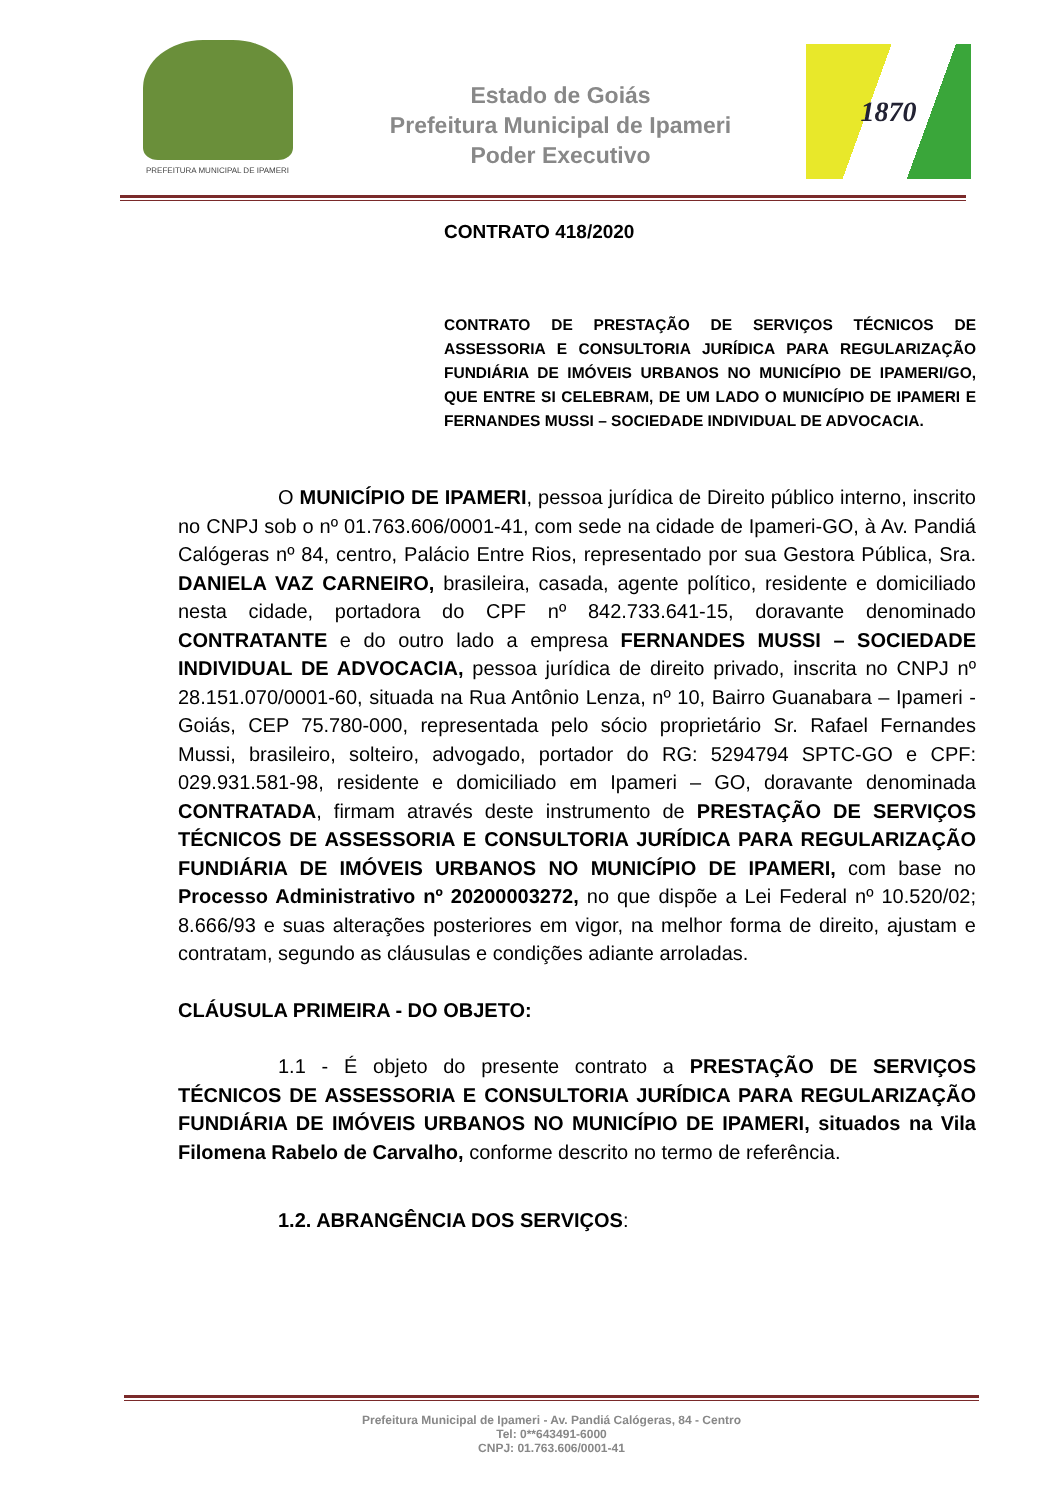PREFEITURA MUNICIPAL DE IPAMERI
Estado de Goiás
Prefeitura Municipal de Ipameri
Poder Executivo
1870
CONTRATO 418/2020
CONTRATO DE PRESTAÇÃO DE SERVIÇOS TÉCNICOS DE ASSESSORIA E CONSULTORIA JURÍDICA PARA REGULARIZAÇÃO FUNDIÁRIA DE IMÓVEIS URBANOS NO MUNICÍPIO DE IPAMERI/GO, QUE ENTRE SI CELEBRAM, DE UM LADO O MUNICÍPIO DE IPAMERI E FERNANDES MUSSI – SOCIEDADE INDIVIDUAL DE ADVOCACIA.
O MUNICÍPIO DE IPAMERI, pessoa jurídica de Direito público interno, inscrito no CNPJ sob o nº 01.763.606/0001-41, com sede na cidade de Ipameri-GO, à Av. Pandiá Calógeras nº 84, centro, Palácio Entre Rios, representado por sua Gestora Pública, Sra. DANIELA VAZ CARNEIRO, brasileira, casada, agente político, residente e domiciliado nesta cidade, portadora do CPF nº 842.733.641-15, doravante denominado CONTRATANTE e do outro lado a empresa FERNANDES MUSSI – SOCIEDADE INDIVIDUAL DE ADVOCACIA, pessoa jurídica de direito privado, inscrita no CNPJ nº 28.151.070/0001-60, situada na Rua Antônio Lenza, nº 10, Bairro Guanabara – Ipameri - Goiás, CEP 75.780-000, representada pelo sócio proprietário Sr. Rafael Fernandes Mussi, brasileiro, solteiro, advogado, portador do RG: 5294794 SPTC-GO e CPF: 029.931.581-98, residente e domiciliado em Ipameri – GO, doravante denominada CONTRATADA, firmam através deste instrumento de PRESTAÇÃO DE SERVIÇOS TÉCNICOS DE ASSESSORIA E CONSULTORIA JURÍDICA PARA REGULARIZAÇÃO FUNDIÁRIA DE IMÓVEIS URBANOS NO MUNICÍPIO DE IPAMERI, com base no Processo Administrativo nº 20200003272, no que dispõe a Lei Federal nº 10.520/02; 8.666/93 e suas alterações posteriores em vigor, na melhor forma de direito, ajustam e contratam, segundo as cláusulas e condições adiante arroladas.
CLÁUSULA PRIMEIRA - DO OBJETO:
1.1 - É objeto do presente contrato a PRESTAÇÃO DE SERVIÇOS TÉCNICOS DE ASSESSORIA E CONSULTORIA JURÍDICA PARA REGULARIZAÇÃO FUNDIÁRIA DE IMÓVEIS URBANOS NO MUNICÍPIO DE IPAMERI, situados na Vila Filomena Rabelo de Carvalho, conforme descrito no termo de referência.
1.2. ABRANGÊNCIA DOS SERVIÇOS:
Prefeitura Municipal de Ipameri - Av. Pandiá Calógeras, 84 - Centro
Tel: 0**643491-6000
CNPJ: 01.763.606/0001-41